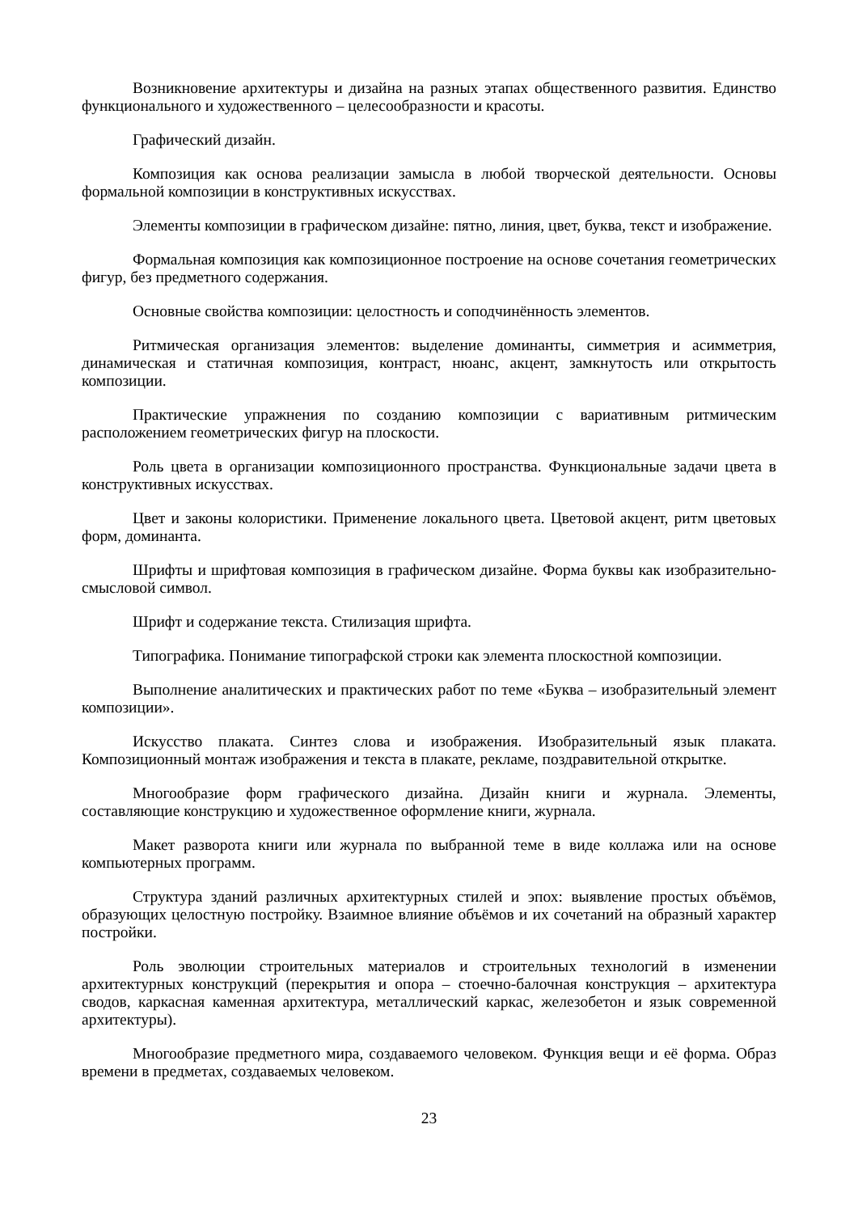Возникновение архитектуры и дизайна на разных этапах общественного развития. Единство функционального и художественного – целесообразности и красоты.
Графический дизайн.
Композиция как основа реализации замысла в любой творческой деятельности. Основы формальной композиции в конструктивных искусствах.
Элементы композиции в графическом дизайне: пятно, линия, цвет, буква, текст и изображение.
Формальная композиция как композиционное построение на основе сочетания геометрических фигур, без предметного содержания.
Основные свойства композиции: целостность и соподчинённость элементов.
Ритмическая организация элементов: выделение доминанты, симметрия и асимметрия, динамическая и статичная композиция, контраст, нюанс, акцент, замкнутость или открытость композиции.
Практические упражнения по созданию композиции с вариативным ритмическим расположением геометрических фигур на плоскости.
Роль цвета в организации композиционного пространства. Функциональные задачи цвета в конструктивных искусствах.
Цвет и законы колористики. Применение локального цвета. Цветовой акцент, ритм цветовых форм, доминанта.
Шрифты и шрифтовая композиция в графическом дизайне. Форма буквы как изобразительно-смысловой символ.
Шрифт и содержание текста. Стилизация шрифта.
Типографика. Понимание типографской строки как элемента плоскостной композиции.
Выполнение аналитических и практических работ по теме «Буква – изобразительный элемент композиции».
Искусство плаката. Синтез слова и изображения. Изобразительный язык плаката. Композиционный монтаж изображения и текста в плакате, рекламе, поздравительной открытке.
Многообразие форм графического дизайна. Дизайн книги и журнала. Элементы, составляющие конструкцию и художественное оформление книги, журнала.
Макет разворота книги или журнала по выбранной теме в виде коллажа или на основе компьютерных программ.
Структура зданий различных архитектурных стилей и эпох: выявление простых объёмов, образующих целостную постройку. Взаимное влияние объёмов и их сочетаний на образный характер постройки.
Роль эволюции строительных материалов и строительных технологий в изменении архитектурных конструкций (перекрытия и опора – стоечно-балочная конструкция – архитектура сводов, каркасная каменная архитектура, металлический каркас, железобетон и язык современной архитектуры).
Многообразие предметного мира, создаваемого человеком. Функция вещи и её форма. Образ времени в предметах, создаваемых человеком.
23